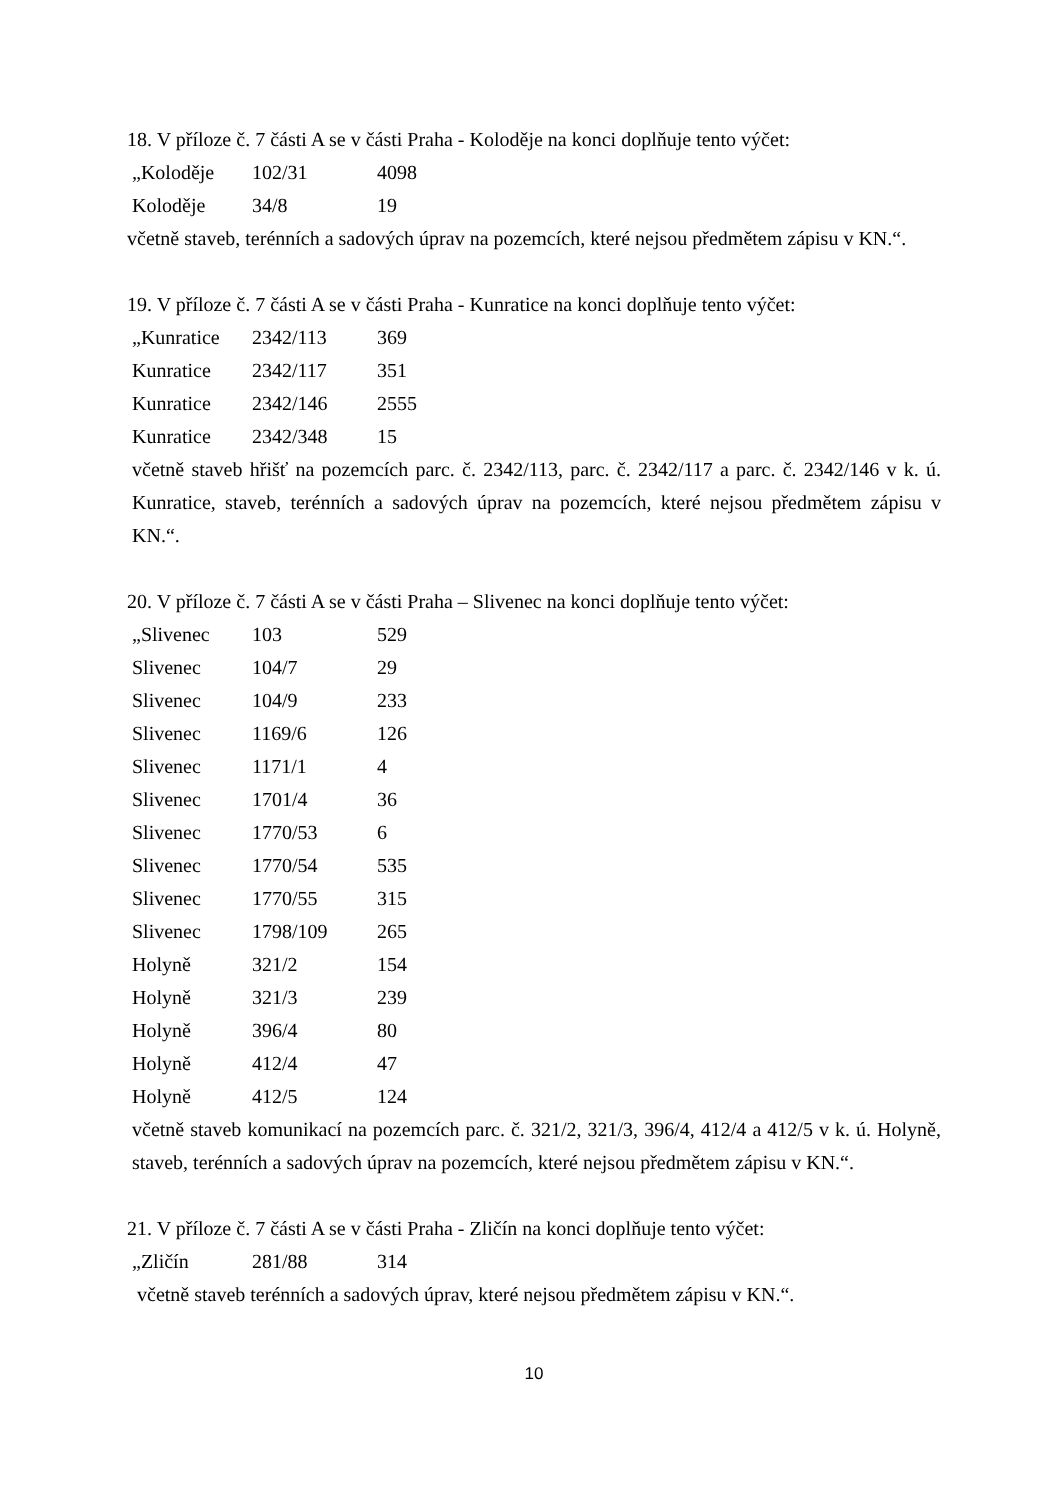18. V příloze č. 7 části A se v části Praha - Koloděje na konci doplňuje tento výčet:
| „Koloděje | 102/31 | 4098 |
| Koloděje | 34/8 | 19 |
včetně staveb, terénních a sadových úprav na pozemcích, které nejsou předmětem zápisu v KN.“.
19. V příloze č. 7 části A se v části Praha - Kunratice na konci doplňuje tento výčet:
| „Kunratice | 2342/113 | 369 |
| Kunratice | 2342/117 | 351 |
| Kunratice | 2342/146 | 2555 |
| Kunratice | 2342/348 | 15 |
včetně staveb hřišť na pozemcích parc. č. 2342/113, parc. č. 2342/117 a parc. č. 2342/146 v k. ú. Kunratice, staveb, terénních a sadových úprav na pozemcích, které nejsou předmětem zápisu v KN.“.
20. V příloze č. 7 části A se v části Praha – Slivenec na konci doplňuje tento výčet:
| „Slivenec | 103 | 529 |
| Slivenec | 104/7 | 29 |
| Slivenec | 104/9 | 233 |
| Slivenec | 1169/6 | 126 |
| Slivenec | 1171/1 | 4 |
| Slivenec | 1701/4 | 36 |
| Slivenec | 1770/53 | 6 |
| Slivenec | 1770/54 | 535 |
| Slivenec | 1770/55 | 315 |
| Slivenec | 1798/109 | 265 |
| Holyně | 321/2 | 154 |
| Holyně | 321/3 | 239 |
| Holyně | 396/4 | 80 |
| Holyně | 412/4 | 47 |
| Holyně | 412/5 | 124 |
včetně staveb komunikací na pozemcích parc. č. 321/2, 321/3, 396/4, 412/4 a 412/5 v k. ú. Holyně, staveb, terénních a sadových úprav na pozemcích, které nejsou předmětem zápisu v KN.“.
21. V příloze č. 7 části A se v části Praha - Zličín na konci doplňuje tento výčet:
| „Zličín | 281/88 | 314 |
včetně staveb terénních a sadových úprav, které nejsou předmětem zápisu v KN.“.
10